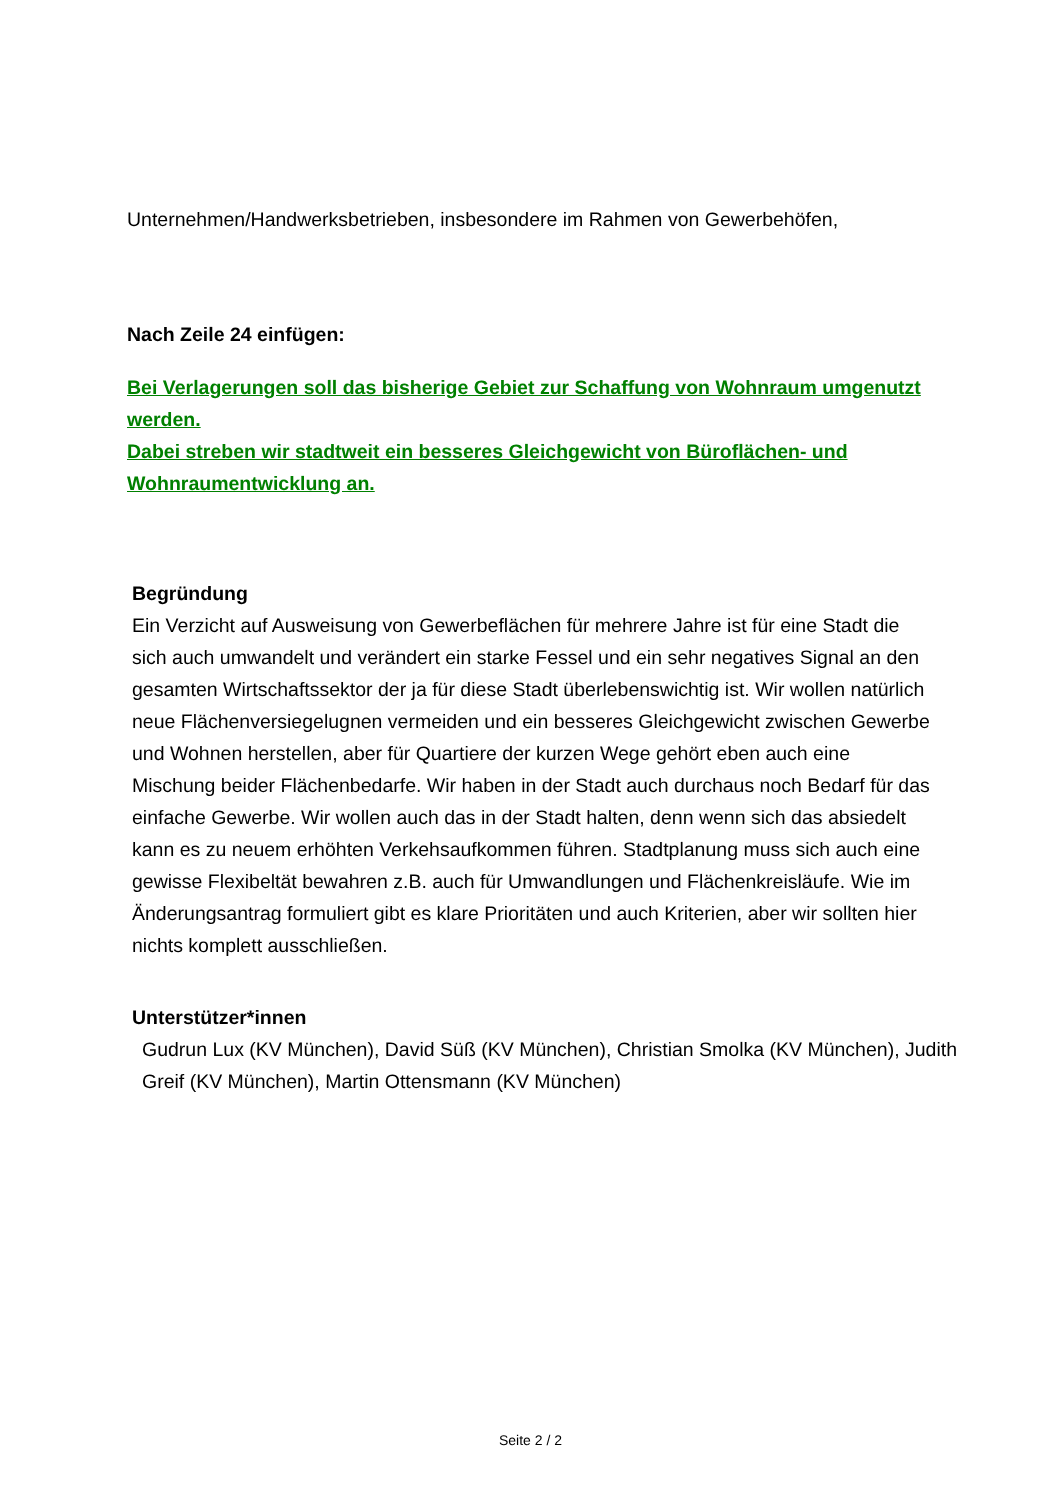Unternehmen/Handwerksbetrieben, insbesondere im Rahmen von Gewerbehöfen,
Nach Zeile 24 einfügen:
Bei Verlagerungen soll das bisherige Gebiet zur Schaffung von Wohnraum umgenutzt werden.
Dabei streben wir stadtweit ein besseres Gleichgewicht von Büroflächen- und Wohnraumentwicklung an.
Begründung
Ein Verzicht auf Ausweisung von Gewerbeflächen für mehrere Jahre ist für eine Stadt die sich auch umwandelt und verändert ein starke Fessel und ein sehr negatives Signal an den gesamten Wirtschaftssektor der ja für diese Stadt überlebenswichtig ist. Wir wollen natürlich neue Flächenversiegelugnen vermeiden und ein besseres Gleichgewicht zwischen Gewerbe und Wohnen herstellen, aber für Quartiere der kurzen Wege gehört eben auch eine Mischung beider Flächenbedarfe. Wir haben in der Stadt auch durchaus noch Bedarf für das einfache Gewerbe. Wir wollen auch das in der Stadt halten, denn wenn sich das absiedelt kann es zu neuem erhöhten Verkehsaufkommen führen. Stadtplanung muss sich auch eine gewisse Flexibeltät bewahren z.B. auch für Umwandlungen und Flächenkreisläufe. Wie im Änderungsantrag formuliert gibt es klare Prioritäten und auch Kriterien, aber wir sollten hier nichts komplett ausschließen.
Unterstützer*innen
Gudrun Lux (KV München), David Süß (KV München), Christian Smolka (KV München), Judith Greif (KV München), Martin Ottensmann (KV München)
Seite 2 / 2